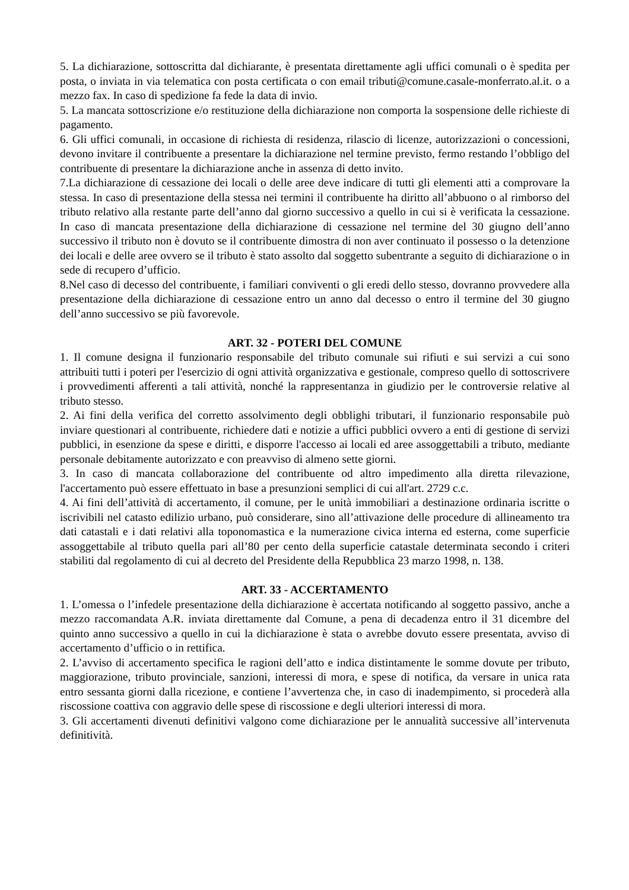5. La dichiarazione, sottoscritta dal dichiarante, è presentata direttamente agli uffici comunali o è spedita per posta, o inviata in via telematica con posta certificata o con email tributi@comune.casale-monferrato.al.it. o a mezzo fax. In caso di spedizione fa fede la data di invio.
5. La mancata sottoscrizione e/o restituzione della dichiarazione non comporta la sospensione delle richieste di pagamento.
6. Gli uffici comunali, in occasione di richiesta di residenza, rilascio di licenze, autorizzazioni o concessioni, devono invitare il contribuente a presentare la dichiarazione nel termine previsto, fermo restando l’obbligo del contribuente di presentare la dichiarazione anche in assenza di detto invito.
7.La dichiarazione di cessazione dei locali o delle aree deve indicare di tutti gli elementi atti a comprovare la stessa. In caso di presentazione della stessa nei termini il contribuente ha diritto all’abbuono o al rimborso del tributo relativo alla restante parte dell’anno dal giorno successivo a quello in cui si è verificata la cessazione. In caso di mancata presentazione della dichiarazione di cessazione nel termine del 30 giugno dell’anno successivo il tributo non è dovuto se il contribuente dimostra di non aver continuato il possesso o la detenzione dei locali e delle aree ovvero se il tributo è stato assolto dal soggetto subentrante a seguito di dichiarazione o in sede di recupero d’ufficio.
8.Nel caso di decesso del contribuente, i familiari conviventi o gli eredi dello stesso, dovranno provvedere alla presentazione della dichiarazione di cessazione entro un anno dal decesso o entro il termine del 30 giugno dell’anno successivo se più favorevole.
ART. 32 - POTERI DEL COMUNE
1. Il comune designa il funzionario responsabile del tributo comunale sui rifiuti e sui servizi a cui sono attribuiti tutti i poteri per l'esercizio di ogni attività organizzativa e gestionale, compreso quello di sottoscrivere i provvedimenti afferenti a tali attività, nonché la rappresentanza in giudizio per le controversie relative al tributo stesso.
2. Ai fini della verifica del corretto assolvimento degli obblighi tributari, il funzionario responsabile può inviare questionari al contribuente, richiedere dati e notizie a uffici pubblici ovvero a enti di gestione di servizi pubblici, in esenzione da spese e diritti, e disporre l'accesso ai locali ed aree assoggettabili a tributo, mediante personale debitamente autorizzato e con preavviso di almeno sette giorni.
3. In caso di mancata collaborazione del contribuente od altro impedimento alla diretta rilevazione, l'accertamento può essere effettuato in base a presunzioni semplici di cui all'art. 2729 c.c.
4. Ai fini dell’attività di accertamento, il comune, per le unità immobiliari a destinazione ordinaria iscritte o iscrivibili nel catasto edilizio urbano, può considerare, sino all’attivazione delle procedure di allineamento tra dati catastali e i dati relativi alla toponomastica e la numerazione civica interna ed esterna, come superficie assoggettabile al tributo quella pari all’80 per cento della superficie catastale determinata secondo i criteri stabiliti dal regolamento di cui al decreto del Presidente della Repubblica 23 marzo 1998, n. 138.
ART. 33 - ACCERTAMENTO
1. L’omessa o l’infedele presentazione della dichiarazione è accertata notificando al soggetto passivo, anche a mezzo raccomandata A.R. inviata direttamente dal Comune, a pena di decadenza entro il 31 dicembre del quinto anno successivo a quello in cui la dichiarazione è stata o avrebbe dovuto essere presentata, avviso di accertamento d’ufficio o in rettifica.
2. L’avviso di accertamento specifica le ragioni dell’atto e indica distintamente le somme dovute per tributo, maggiorazione, tributo provinciale, sanzioni, interessi di mora, e spese di notifica, da versare in unica rata entro sessanta giorni dalla ricezione, e contiene l’avvertenza che, in caso di inadempimento, si procederà alla riscossione coattiva con aggravio delle spese di riscossione e degli ulteriori interessi di mora.
3. Gli accertamenti divenuti definitivi valgono come dichiarazione per le annualità successive all’intervenuta definitività.